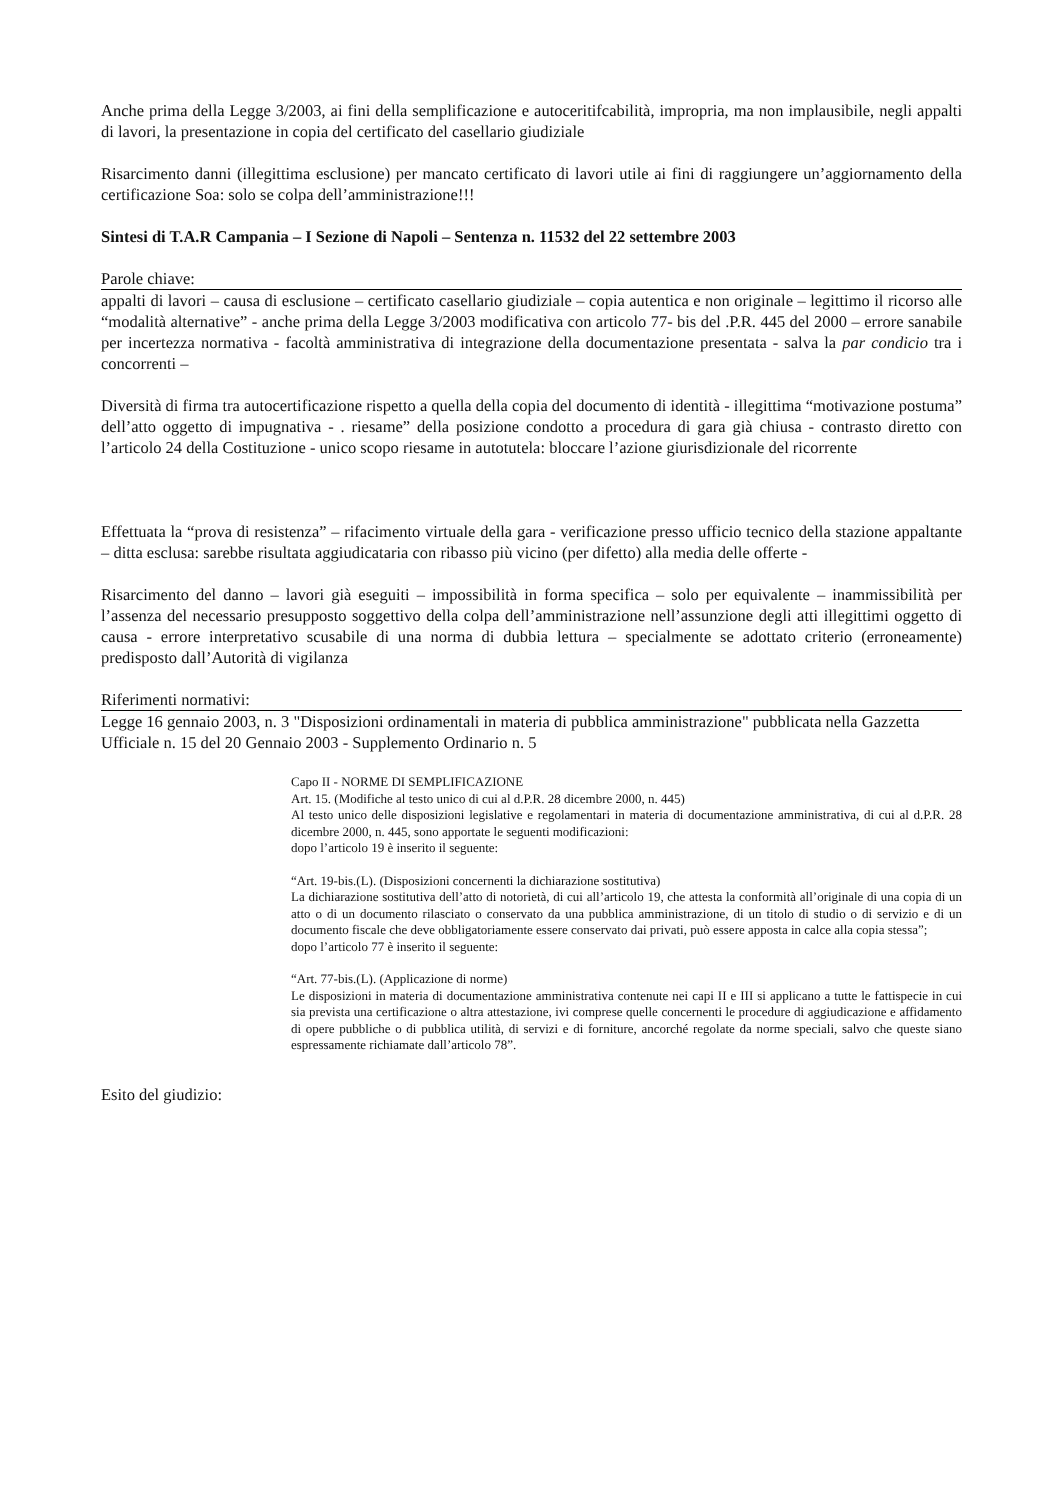Anche prima della Legge 3/2003, ai fini della semplificazione e autoceritifcabilità, impropria, ma non implausibile, negli appalti di lavori, la presentazione in copia del certificato del casellario giudiziale
Risarcimento danni (illegittima esclusione) per mancato certificato di lavori utile ai fini di raggiungere un’aggiornamento della certificazione Soa: solo se colpa dell’amministrazione!!!
Sintesi di T.A.R Campania – I Sezione di Napoli – Sentenza n. 11532 del 22 settembre 2003
Parole chiave:
appalti di lavori – causa di esclusione – certificato casellario giudiziale – copia autentica e non originale – legittimo il ricorso alle “modalità alternative” - anche prima della Legge 3/2003 modificativa con articolo 77- bis del .P.R. 445 del 2000 – errore sanabile per incertezza normativa - facoltà amministrativa di integrazione della documentazione presentata - salva la par condicio tra i concorrenti –
Diversità di firma tra autocertificazione rispetto a quella della copia del documento di identità - illegittima “motivazione postuma” dell’atto oggetto di impugnativa - . riesame” della posizione condotto a procedura di gara già chiusa - contrasto diretto con l’articolo 24 della Costituzione - unico scopo riesame in autotutela: bloccare l’azione giurisdizionale del ricorrente
Effettuata la “prova di resistenza” – rifacimento virtuale della gara - verificazione presso ufficio tecnico della stazione appaltante – ditta esclusa: sarebbe risultata aggiudicataria con ribasso più vicino (per difetto) alla media delle offerte -
Risarcimento del danno – lavori già eseguiti – impossibilità in forma specifica – solo per equivalente – inammissibilità per l’assenza del necessario presupposto soggettivo della colpa dell’amministrazione nell’assunzione degli atti illegittimi oggetto di causa - errore interpretativo scusabile di una norma di dubbia lettura – specialmente se adottato criterio (erroneamente) predisposto dall’Autorità di vigilanza
Riferimenti normativi:
Legge 16 gennaio 2003, n. 3 "Disposizioni ordinamentali in materia di pubblica amministrazione" pubblicata nella Gazzetta Ufficiale n. 15 del 20 Gennaio 2003 - Supplemento Ordinario n. 5
Capo II - NORME DI SEMPLIFICAZIONE
Art. 15. (Modifiche al testo unico di cui al d.P.R. 28 dicembre 2000, n. 445)
Al testo unico delle disposizioni legislative e regolamentari in materia di documentazione amministrativa, di cui al d.P.R. 28 dicembre 2000, n. 445, sono apportate le seguenti modificazioni:
dopo l’articolo 19 è inserito il seguente:
“Art. 19-bis.(L). (Disposizioni concernenti la dichiarazione sostitutiva)
La dichiarazione sostitutiva dell’atto di notorietà, di cui all’articolo 19, che attesta la conformità all’originale di una copia di un atto o di un documento rilasciato o conservato da una pubblica amministrazione, di un titolo di studio o di servizio e di un documento fiscale che deve obbligatoriamente essere conservato dai privati, può essere apposta in calce alla copia stessa”;
dopo l’articolo 77 è inserito il seguente:
“Art. 77-bis.(L). (Applicazione di norme)
Le disposizioni in materia di documentazione amministrativa contenute nei capi II e III si applicano a tutte le fattispecie in cui sia prevista una certificazione o altra attestazione, ivi comprese quelle concernenti le procedure di aggiudicazione e affidamento di opere pubbliche o di pubblica utilità, di servizi e di forniture, ancorché regolate da norme speciali, salvo che queste siano espressamente richiamate dall’articolo 78”.
Esito del giudizio: